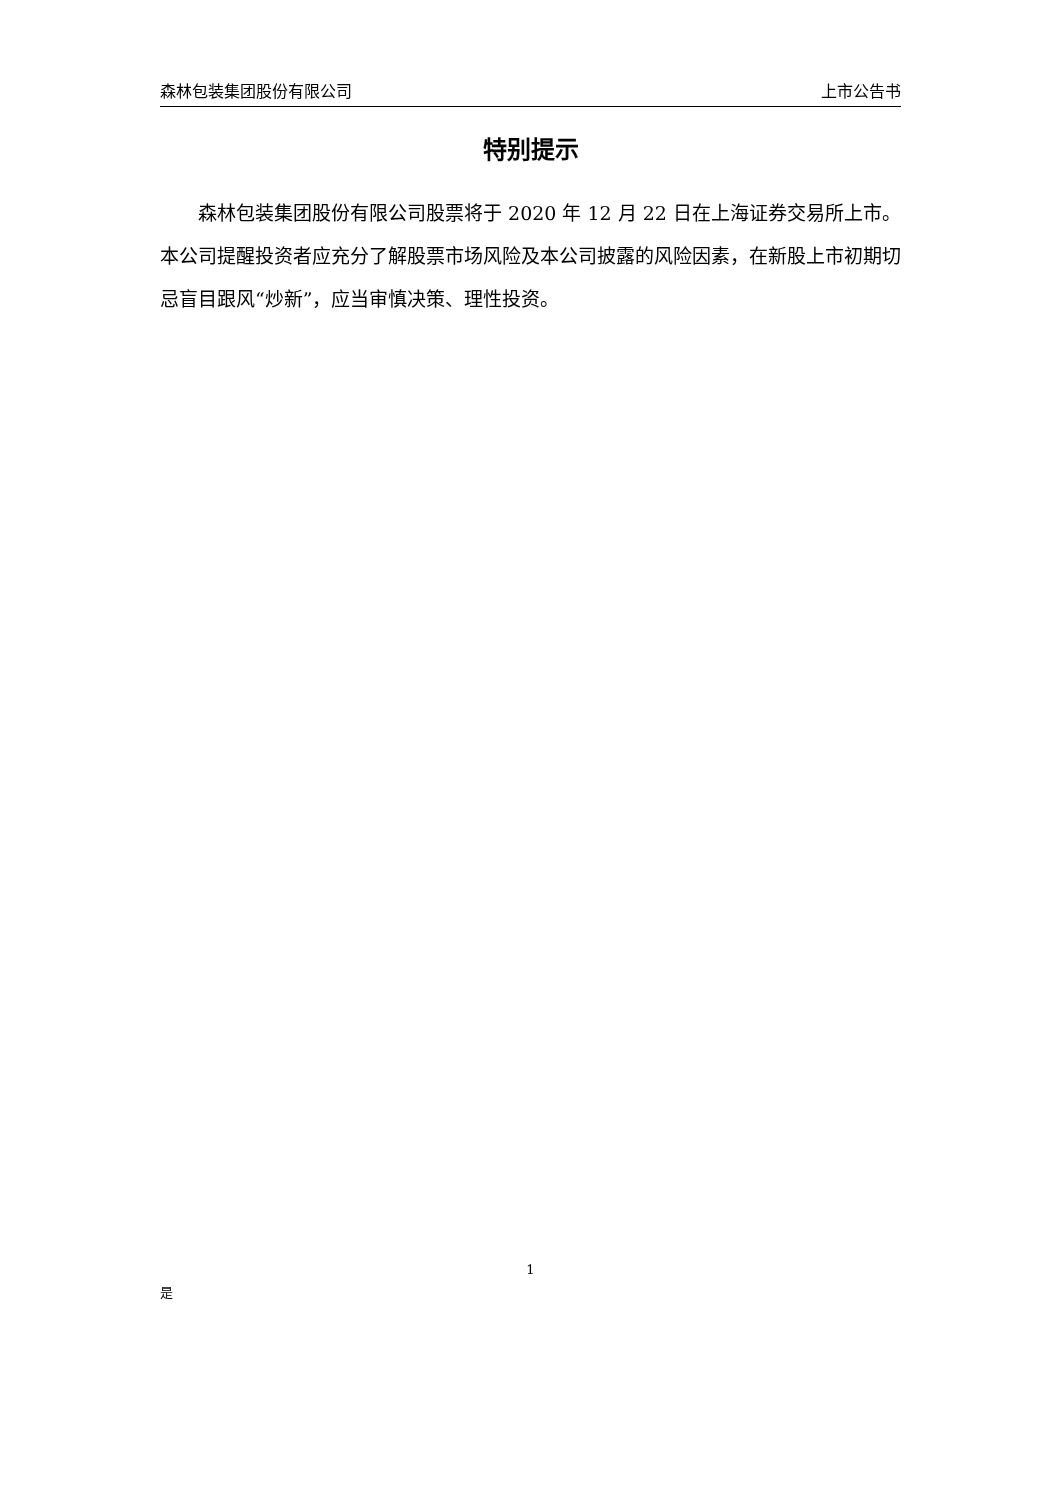森林包装集团股份有限公司 上市公告书
特别提示
森林包装集团股份有限公司股票将于 2020 年 12 月 22 日在上海证券交易所上市。本公司提醒投资者应充分了解股票市场风险及本公司披露的风险因素，在新股上市初期切忌盲目跟风“炒新”，应当审慎决策、理性投资。
1
是